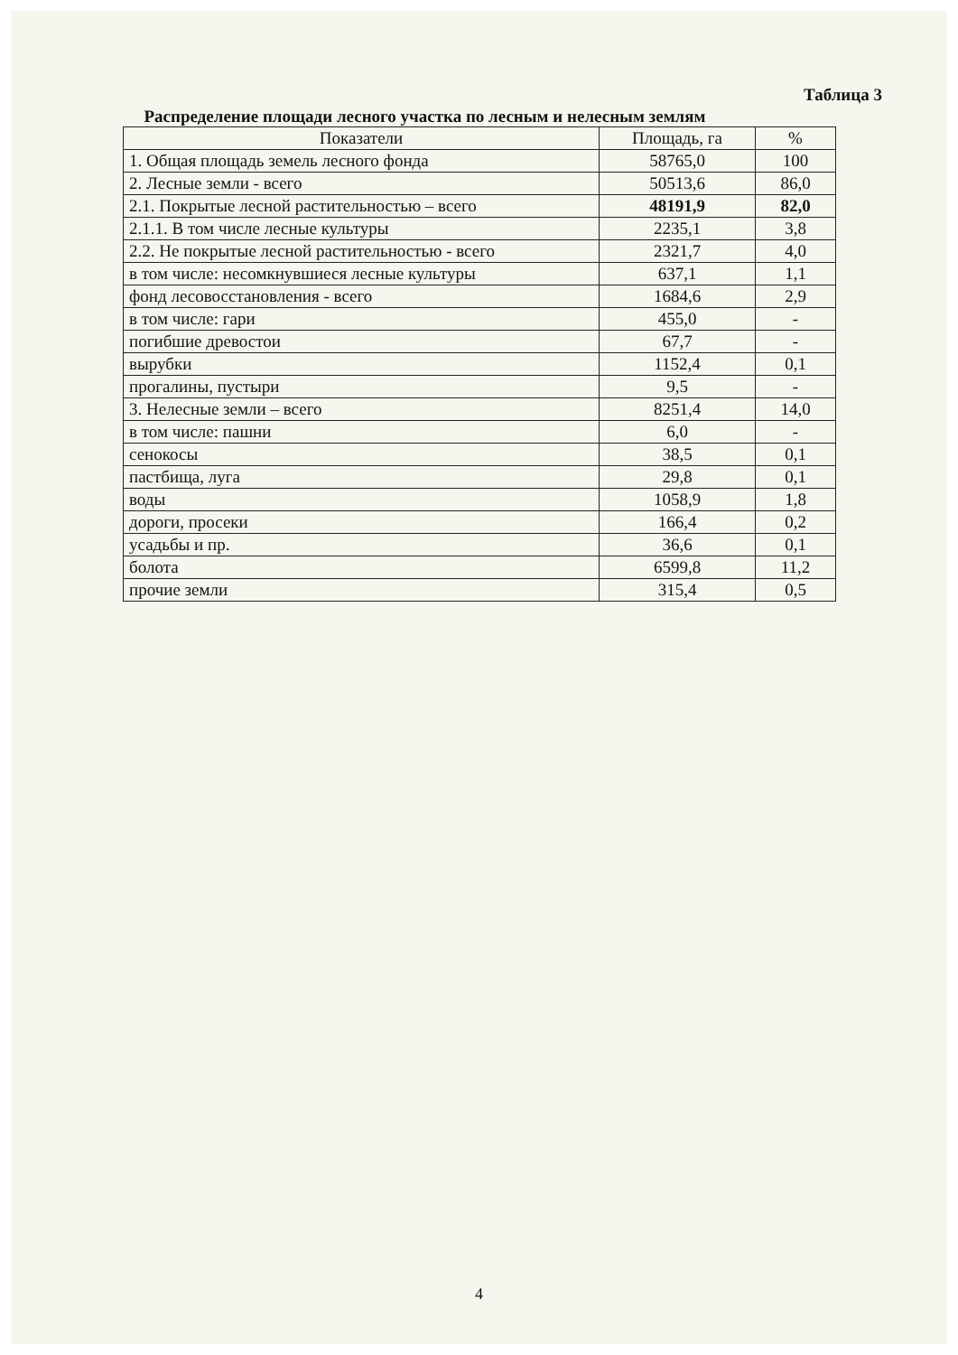Таблица 3
Распределение площади лесного участка по лесным и нелесным землям
| Показатели | Площадь, га | % |
| --- | --- | --- |
| 1. Общая площадь земель лесного фонда | 58765,0 | 100 |
| 2. Лесные земли - всего | 50513,6 | 86,0 |
| 2.1. Покрытые лесной растительностью – всего | 48191,9 | 82,0 |
| 2.1.1. В том числе лесные культуры | 2235,1 | 3,8 |
| 2.2. Не покрытые лесной растительностью - всего | 2321,7 | 4,0 |
| в том числе: несомкнувшиеся лесные культуры | 637,1 | 1,1 |
| фонд лесовосстановления - всего | 1684,6 | 2,9 |
| в том числе: гари | 455,0 | - |
| погибшие древостои | 67,7 | - |
| вырубки | 1152,4 | 0,1 |
| прогалины, пустыри | 9,5 | - |
| 3. Нелесные земли – всего | 8251,4 | 14,0 |
| в том числе: пашни | 6,0 | - |
| сенокосы | 38,5 | 0,1 |
| пастбища, луга | 29,8 | 0,1 |
| воды | 1058,9 | 1,8 |
| дороги, просеки | 166,4 | 0,2 |
| усадьбы и пр. | 36,6 | 0,1 |
| болота | 6599,8 | 11,2 |
| прочие земли | 315,4 | 0,5 |
4